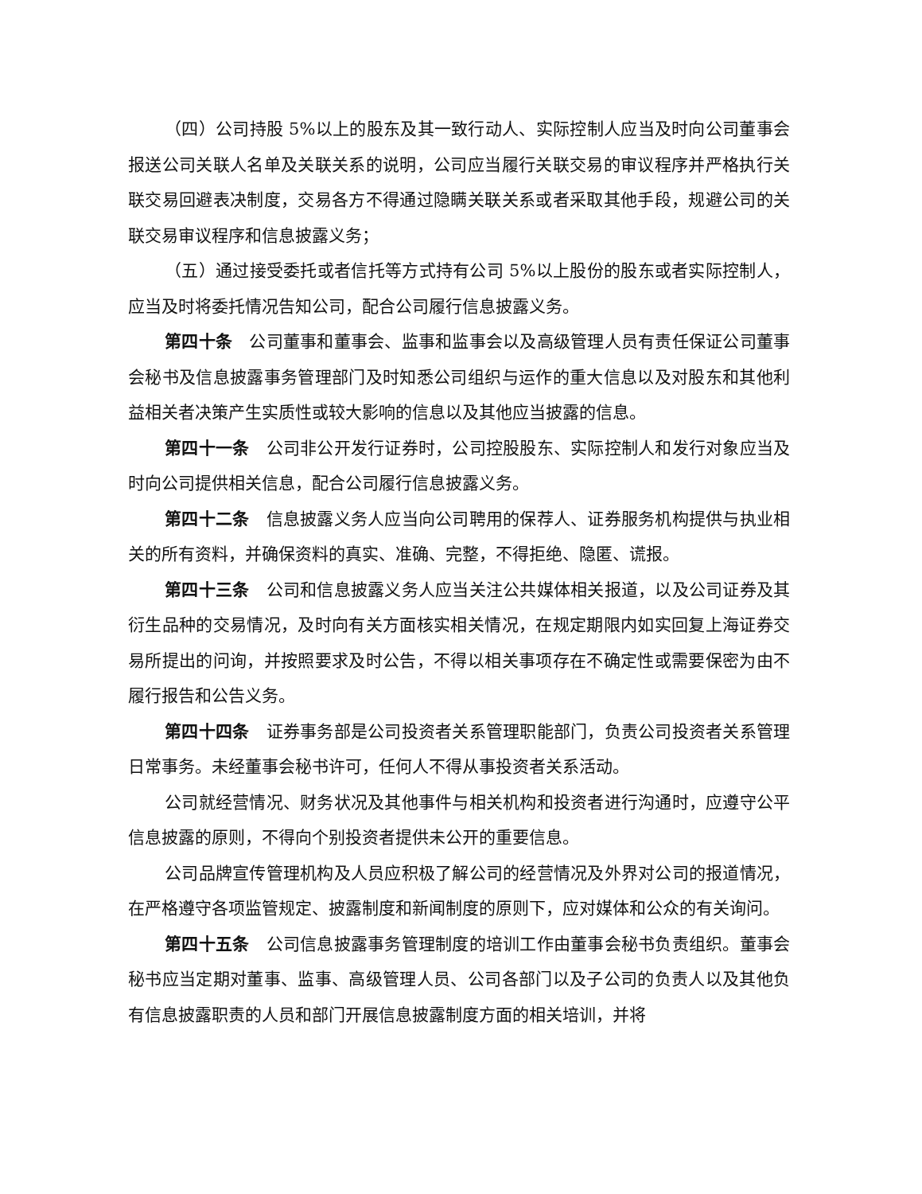（四）公司持股 5%以上的股东及其一致行动人、实际控制人应当及时向公司董事会报送公司关联人名单及关联关系的说明，公司应当履行关联交易的审议程序并严格执行关联交易回避表决制度，交易各方不得通过隐瞒关联关系或者采取其他手段，规避公司的关联交易审议程序和信息披露义务；
（五）通过接受委托或者信托等方式持有公司 5%以上股份的股东或者实际控制人，应当及时将委托情况告知公司，配合公司履行信息披露义务。
第四十条　公司董事和董事会、监事和监事会以及高级管理人员有责任保证公司董事会秘书及信息披露事务管理部门及时知悉公司组织与运作的重大信息以及对股东和其他利益相关者决策产生实质性或较大影响的信息以及其他应当披露的信息。
第四十一条　公司非公开发行证券时，公司控股股东、实际控制人和发行对象应当及时向公司提供相关信息，配合公司履行信息披露义务。
第四十二条　信息披露义务人应当向公司聘用的保荐人、证券服务机构提供与执业相关的所有资料，并确保资料的真实、准确、完整，不得拒绝、隐匿、谎报。
第四十三条　公司和信息披露义务人应当关注公共媒体相关报道，以及公司证券及其衍生品种的交易情况，及时向有关方面核实相关情况，在规定期限内如实回复上海证券交易所提出的问询，并按照要求及时公告，不得以相关事项存在不确定性或需要保密为由不履行报告和公告义务。
第四十四条　证券事务部是公司投资者关系管理职能部门，负责公司投资者关系管理日常事务。未经董事会秘书许可，任何人不得从事投资者关系活动。
公司就经营情况、财务状况及其他事件与相关机构和投资者进行沟通时，应遵守公平信息披露的原则，不得向个别投资者提供未公开的重要信息。
公司品牌宣传管理机构及人员应积极了解公司的经营情况及外界对公司的报道情况，在严格遵守各项监管规定、披露制度和新闻制度的原则下，应对媒体和公众的有关询问。
第四十五条　公司信息披露事务管理制度的培训工作由董事会秘书负责组织。董事会秘书应当定期对董事、监事、高级管理人员、公司各部门以及子公司的负责人以及其他负有信息披露职责的人员和部门开展信息披露制度方面的相关培训，并将